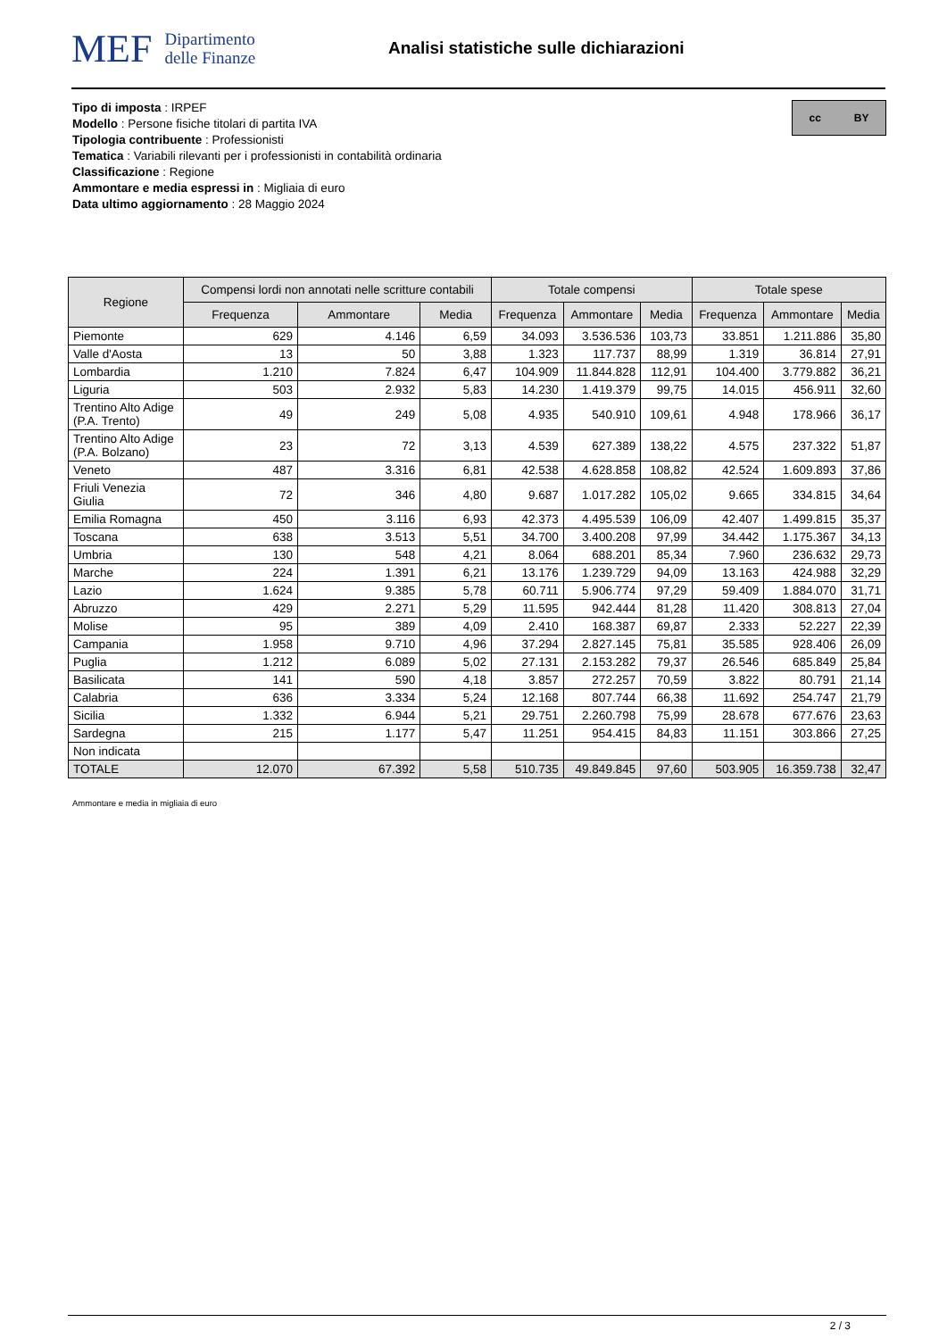MEF Dipartimento
delle Finanze
Analisi statistiche sulle dichiarazioni
cc BY
Tipo di imposta : IRPEF
Modello : Persone fisiche titolari di partita IVA
Tipologia contribuente : Professionisti
Tematica : Variabili rilevanti per i professionisti in contabilità ordinaria
Classificazione : Regione
Ammontare e media espressi in : Migliaia di euro
Data ultimo aggiornamento : 28 Maggio 2024
| Regione | Compensi lordi non annotati nelle scritture contabili | | | Totale compensi | | | Totale spese | | |
| --- | --- | --- | --- | --- | --- | --- | --- | --- | --- |
| | Frequenza | Ammontare | Media | Frequenza | Ammontare | Media | Frequenza | Ammontare | Media |
| Piemonte | 629 | 4.146 | 6,59 | 34.093 | 3.536.536 | 103,73 | 33.851 | 1.211.886 | 35,80 |
| Valle d'Aosta | 13 | 50 | 3,88 | 1.323 | 117.737 | 88,99 | 1.319 | 36.814 | 27,91 |
| Lombardia | 1.210 | 7.824 | 6,47 | 104.909 | 11.844.828 | 112,91 | 104.400 | 3.779.882 | 36,21 |
| Liguria | 503 | 2.932 | 5,83 | 14.230 | 1.419.379 | 99,75 | 14.015 | 456.911 | 32,60 |
| Trentino Alto Adige (P.A. Trento) | 49 | 249 | 5,08 | 4.935 | 540.910 | 109,61 | 4.948 | 178.966 | 36,17 |
| Trentino Alto Adige (P.A. Bolzano) | 23 | 72 | 3,13 | 4.539 | 627.389 | 138,22 | 4.575 | 237.322 | 51,87 |
| Veneto | 487 | 3.316 | 6,81 | 42.538 | 4.628.858 | 108,82 | 42.524 | 1.609.893 | 37,86 |
| Friuli Venezia Giulia | 72 | 346 | 4,80 | 9.687 | 1.017.282 | 105,02 | 9.665 | 334.815 | 34,64 |
| Emilia Romagna | 450 | 3.116 | 6,93 | 42.373 | 4.495.539 | 106,09 | 42.407 | 1.499.815 | 35,37 |
| Toscana | 638 | 3.513 | 5,51 | 34.700 | 3.400.208 | 97,99 | 34.442 | 1.175.367 | 34,13 |
| Umbria | 130 | 548 | 4,21 | 8.064 | 688.201 | 85,34 | 7.960 | 236.632 | 29,73 |
| Marche | 224 | 1.391 | 6,21 | 13.176 | 1.239.729 | 94,09 | 13.163 | 424.988 | 32,29 |
| Lazio | 1.624 | 9.385 | 5,78 | 60.711 | 5.906.774 | 97,29 | 59.409 | 1.884.070 | 31,71 |
| Abruzzo | 429 | 2.271 | 5,29 | 11.595 | 942.444 | 81,28 | 11.420 | 308.813 | 27,04 |
| Molise | 95 | 389 | 4,09 | 2.410 | 168.387 | 69,87 | 2.333 | 52.227 | 22,39 |
| Campania | 1.958 | 9.710 | 4,96 | 37.294 | 2.827.145 | 75,81 | 35.585 | 928.406 | 26,09 |
| Puglia | 1.212 | 6.089 | 5,02 | 27.131 | 2.153.282 | 79,37 | 26.546 | 685.849 | 25,84 |
| Basilicata | 141 | 590 | 4,18 | 3.857 | 272.257 | 70,59 | 3.822 | 80.791 | 21,14 |
| Calabria | 636 | 3.334 | 5,24 | 12.168 | 807.744 | 66,38 | 11.692 | 254.747 | 21,79 |
| Sicilia | 1.332 | 6.944 | 5,21 | 29.751 | 2.260.798 | 75,99 | 28.678 | 677.676 | 23,63 |
| Sardegna | 215 | 1.177 | 5,47 | 11.251 | 954.415 | 84,83 | 11.151 | 303.866 | 27,25 |
| Non indicata | | | | | | | | | |
| TOTALE | 12.070 | 67.392 | 5,58 | 510.735 | 49.849.845 | 97,60 | 503.905 | 16.359.738 | 32,47 |
Ammontare e media in migliaia di euro
2 / 3